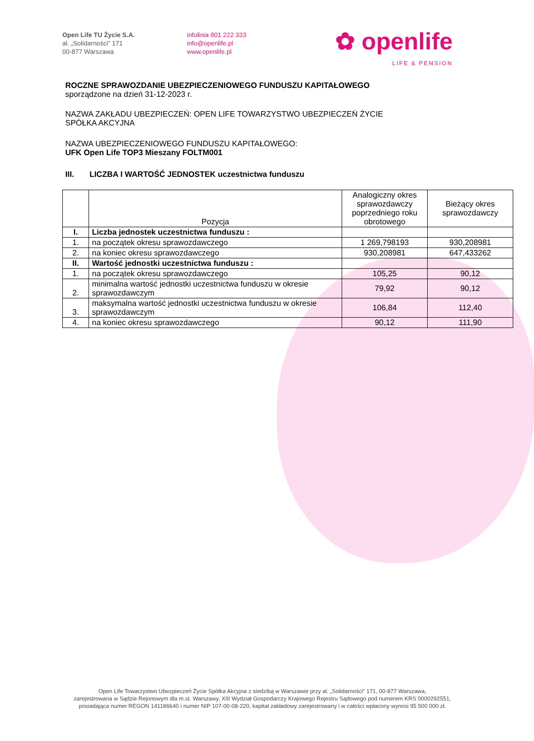Open Life TU Życie S.A.
al. „Solidarności” 171
00-877 Warszawa
infolinia 801 222 333
info@openlife.pl
www.openlife.pl
✿ openlife
LIFE & PENSION
ROCZNE SPRAWOZDANIE UBEZPIECZENIOWEGO FUNDUSZU KAPITAŁOWEGO
sporządzone na dzień 31-12-2023 r.
NAZWA ZAKŁADU UBEZPIECZEŃ: OPEN LIFE TOWARZYSTWO UBEZPIECZEŃ ŻYCIE
SPÓŁKA AKCYJNA
NAZWA UBEZPIECZENIOWEGO FUNDUSZU KAPITAŁOWEGO:
UFK Open Life TOP3 Mieszany FOLTM001
III. LICZBA I WARTOŚĆ JEDNOSTEK uczestnictwa funduszu
| | Pozycja | Analogiczny okres sprawozdawczy poprzedniego roku obrotowego | Bieżący okres sprawozdawczy |
| --- | --- | --- | --- |
| I. | Liczba jednostek uczestnictwa funduszu : | | |
| 1. | na początek okresu sprawozdawczego | 1 269,798193 | 930,208981 |
| 2. | na koniec okresu sprawozdawczego | 930,208981 | 647,433262 |
| II. | Wartość jednostki uczestnictwa funduszu : | | |
| 1. | na początek okresu sprawozdawczego | 105,25 | 90,12 |
| 2. | minimalna wartość jednostki uczestnictwa funduszu w okresie sprawozdawczym | 79,92 | 90,12 |
| 3. | maksymalna wartość jednostki uczestnictwa funduszu w okresie sprawozdawczym | 106,84 | 112,40 |
| 4. | na koniec okresu sprawozdawczego | 90,12 | 111,90 |
Open Life Towarzystwo Ubezpieczeń Życie Spółka Akcyjna z siedzibą w Warszawie przy al. „Solidarności” 171, 00-877 Warszawa,
zarejestrowana w Sądzie Rejonowym dla m.st. Warszawy, XIII Wydział Gospodarczy Krajowego Rejestru Sądowego pod numerem KRS 0000292551,
posiadająca numer REGON 141186640 i numer NIP 107-00-08-220, kapitał zakładowy zarejestrowany i w całości wpłacony wynosi 95 500 000 zł.